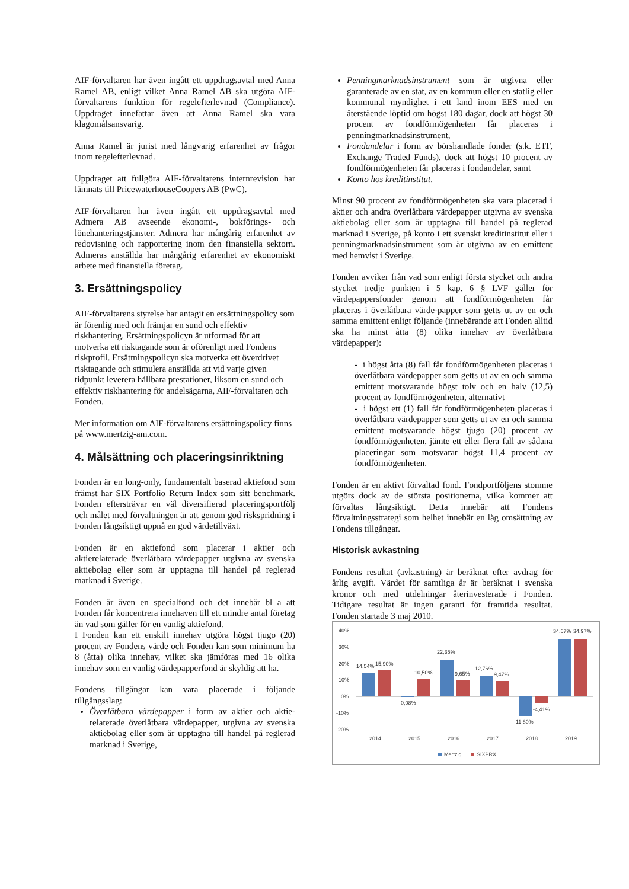AIF-förvaltaren har även ingått ett uppdragsavtal med Anna Ramel AB, enligt vilket Anna Ramel AB ska utgöra AIF-förvaltarens funktion för regelefterlevnad (Compliance). Uppdraget innefattar även att Anna Ramel ska vara klagomålsansvarig.
Anna Ramel är jurist med långvarig erfarenhet av frågor inom regelefterlevnad.
Uppdraget att fullgöra AIF-förvaltarens internrevision har lämnats till PricewaterhouseCoopers AB (PwC).
AIF-förvaltaren har även ingått ett uppdragsavtal med Admera AB avseende ekonomi-, bokförings- och lönehanteringstjänster. Admera har mångårig erfarenhet av redovisning och rapportering inom den finansiella sektorn. Admeras anställda har mångårig erfarenhet av ekonomiskt arbete med finansiella företag.
3. Ersättningspolicy
AIF-förvaltarens styrelse har antagit en ersättningspolicy som är förenlig med och främjar en sund och effektiv riskhantering. Ersättningspolicyn är utformad för att motverka ett risktagande som är oförenligt med Fondens riskprofil. Ersättningspolicyn ska motverka ett överdrivet risktagande och stimulera anställda att vid varje given tidpunkt leverera hållbara prestationer, liksom en sund och effektiv riskhantering för andelsägarna, AIF-förvaltaren och Fonden.
Mer information om AIF-förvaltarens ersättningspolicy finns på www.mertzig-am.com.
4. Målsättning och placeringsinriktning
Fonden är en long-only, fundamentalt baserad aktiefond som främst har SIX Portfolio Return Index som sitt benchmark. Fonden eftersträvar en väl diversifierad placeringsportfölj och målet med förvaltningen är att genom god riskspridning i Fonden långsiktigt uppnå en god värdetillväxt.
Fonden är en aktiefond som placerar i aktier och aktierelaterade överlåtbara värdepapper utgivna av svenska aktiebolag eller som är upptagna till handel på reglerad marknad i Sverige.
Fonden är även en specialfond och det innebär bl a att Fonden får koncentrera innehaven till ett mindre antal företag än vad som gäller för en vanlig aktiefond.
I Fonden kan ett enskilt innehav utgöra högst tjugo (20) procent av Fondens värde och Fonden kan som minimum ha 8 (åtta) olika innehav, vilket ska jämföras med 16 olika innehav som en vanlig värdepapperfond är skyldig att ha.
Fondens tillgångar kan vara placerade i följande tillgångsslag:
Överlåtbara värdepapper i form av aktier och aktie-relaterade överlåtbara värdepapper, utgivna av svenska aktiebolag eller som är upptagna till handel på reglerad marknad i Sverige,
Penningmarknadsinstrument som är utgivna eller garanterade av en stat, av en kommun eller en statlig eller kommunal myndighet i ett land inom EES med en återstående löptid om högst 180 dagar, dock att högst 30 procent av fondförmögenheten får placeras i penningmarknadsinstrument,
Fondandelar i form av börshandlade fonder (s.k. ETF, Exchange Traded Funds), dock att högst 10 procent av fondförmögenheten får placeras i fondandelar, samt
Konto hos kreditinstitut.
Minst 90 procent av fondförmögenheten ska vara placerad i aktier och andra överlåtbara värdepapper utgivna av svenska aktiebolag eller som är upptagna till handel på reglerad marknad i Sverige, på konto i ett svenskt kreditinstitut eller i penningmarknadsinstrument som är utgivna av en emittent med hemvist i Sverige.
Fonden avviker från vad som enligt första stycket och andra stycket tredje punkten i 5 kap. 6 § LVF gäller för värdepappersfonder genom att fondförmögenheten får placeras i överlåtbara värde-papper som getts ut av en och samma emittent enligt följande (innebärande att Fonden alltid ska ha minst åtta (8) olika innehav av överlåtbara värdepapper):
- i högst åtta (8) fall får fondförmögenheten placeras i överlåtbara värdepapper som getts ut av en och samma emittent motsvarande högst tolv och en halv (12,5) procent av fondförmögenheten, alternativt
- i högst ett (1) fall får fondförmögenheten placeras i överlåtbara värdepapper som getts ut av en och samma emittent motsvarande högst tjugo (20) procent av fondförmögenheten, jämte ett eller flera fall av sådana placeringar som motsvarar högst 11,4 procent av fondförmögenheten.
Fonden är en aktivt förvaltad fond. Fondportföljens stomme utgörs dock av de största positionerna, vilka kommer att förvaltas långsiktigt. Detta innebär att Fondens förvaltningsstrategi som helhet innebär en låg omsättning av Fondens tillgångar.
Historisk avkastning
Fondens resultat (avkastning) är beräknat efter avdrag för årlig avgift. Värdet för samtliga år är beräknat i svenska kronor och med utdelningar återinvesterade i Fonden. Tidigare resultat är ingen garanti för framtida resultat. Fonden startade 3 maj 2010.
40%
30%
20%
10%
0%
-10%
-20%
14,54%
15,90%
-0,08%
10,50%
22,35%
9,65%
12,76%
9,47%
-11,80%
-4,41%
34,67%
34,97%
2014
2015
2016
2017
2018
2019
Mertzig
SIXPRX